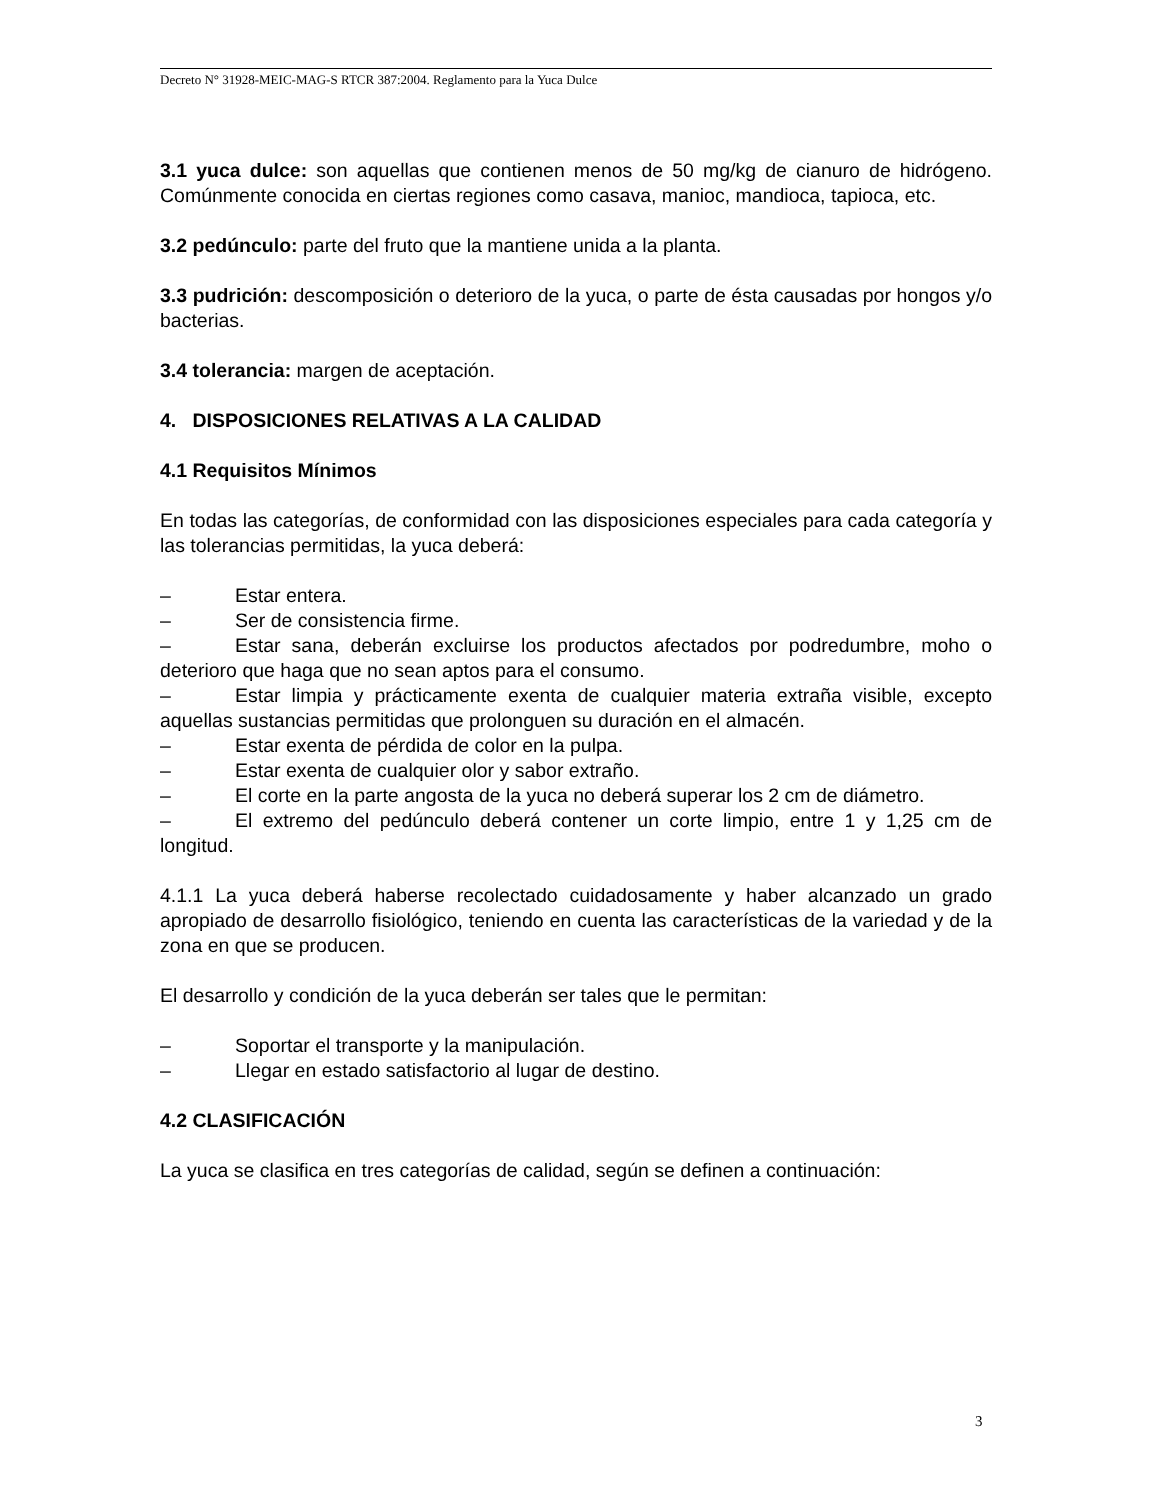Decreto N° 31928-MEIC-MAG-S RTCR 387:2004. Reglamento para la Yuca Dulce
3.1 yuca dulce: son aquellas que contienen menos de 50 mg/kg de cianuro de hidrógeno. Comúnmente conocida en ciertas regiones como casava, manioc, mandioca, tapioca, etc.
3.2 pedúnculo: parte del fruto que la mantiene unida a la planta.
3.3 pudrición: descomposición o deterioro de la yuca, o parte de ésta causadas por hongos y/o bacterias.
3.4 tolerancia: margen de aceptación.
4. DISPOSICIONES RELATIVAS A LA CALIDAD
4.1 Requisitos Mínimos
En todas las categorías, de conformidad con las disposiciones especiales para cada categoría y las tolerancias permitidas, la yuca deberá:
– Estar entera.
– Ser de consistencia firme.
– Estar sana, deberán excluirse los productos afectados por podredumbre, moho o deterioro que haga que no sean aptos para el consumo.
– Estar limpia y prácticamente exenta de cualquier materia extraña visible, excepto aquellas sustancias permitidas que prolonguen su duración en el almacén.
– Estar exenta de pérdida de color en la pulpa.
– Estar exenta de cualquier olor y sabor extraño.
– El corte en la parte angosta de la yuca no deberá superar los 2 cm de diámetro.
– El extremo del pedúnculo deberá contener un corte limpio, entre 1 y 1,25 cm de longitud.
4.1.1 La yuca deberá haberse recolectado cuidadosamente y haber alcanzado un grado apropiado de desarrollo fisiológico, teniendo en cuenta las características de la variedad y de la zona en que se producen.
El desarrollo y condición de la yuca deberán ser tales que le permitan:
– Soportar el transporte y la manipulación.
– Llegar en estado satisfactorio al lugar de destino.
4.2 CLASIFICACIÓN
La yuca se clasifica en tres categorías de calidad, según se definen a continuación:
3